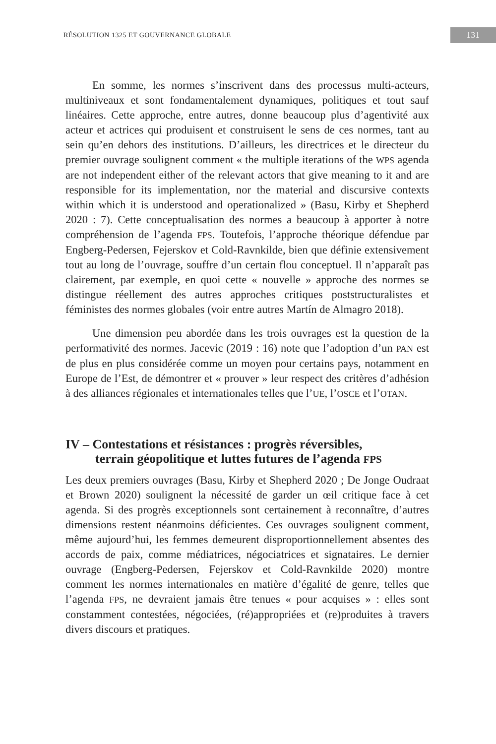RÉSOLUTION 1325 ET GOUVERNANCE GLOBALE 131
En somme, les normes s’inscrivent dans des processus multi-acteurs, multiniveaux et sont fondamentalement dynamiques, politiques et tout sauf linéaires. Cette approche, entre autres, donne beaucoup plus d’agentivité aux acteur et actrices qui produisent et construisent le sens de ces normes, tant au sein qu’en dehors des institutions. D’ailleurs, les directrices et le directeur du premier ouvrage soulignent comment « the multiple iterations of the WPS agenda are not independent either of the relevant actors that give meaning to it and are responsible for its implementation, nor the material and discursive contexts within which it is understood and operationalized » (Basu, Kirby et Shepherd 2020 : 7). Cette conceptualisation des normes a beaucoup à apporter à notre compréhension de l’agenda FPS. Toutefois, l’approche théorique défendue par Engberg-Pedersen, Fejerskov et Cold-Ravnkilde, bien que définie extensivement tout au long de l’ouvrage, souffre d’un certain flou conceptuel. Il n’apparaît pas clairement, par exemple, en quoi cette « nouvelle » approche des normes se distingue réellement des autres approches critiques poststructuralistes et féministes des normes globales (voir entre autres Martín de Almagro 2018).
Une dimension peu abordée dans les trois ouvrages est la question de la performativité des normes. Jacevic (2019 : 16) note que l’adoption d’un PAN est de plus en plus considérée comme un moyen pour certains pays, notamment en Europe de l’Est, de démontrer et « prouver » leur respect des critères d’adhésion à des alliances régionales et internationales telles que l’UE, l’OSCE et l’OTAN.
IV – Contestations et résistances : progrès réversibles,
terrain géopolitique et luttes futures de l’agenda FPS
Les deux premiers ouvrages (Basu, Kirby et Shepherd 2020 ; De Jonge Oudraat et Brown 2020) soulignent la nécessité de garder un œil critique face à cet agenda. Si des progrès exceptionnels sont certainement à reconnaître, d’autres dimensions restent néanmoins déficientes. Ces ouvrages soulignent comment, même aujourd’hui, les femmes demeurent disproportionnellement absentes des accords de paix, comme médiatrices, négociatrices et signataires. Le dernier ouvrage (Engberg-Pedersen, Fejerskov et Cold-Ravnkilde 2020) montre comment les normes internationales en matière d’égalité de genre, telles que l’agenda FPS, ne devraient jamais être tenues « pour acquises » : elles sont constamment contestées, négociées, (ré)appropriées et (re)produites à travers divers discours et pratiques.